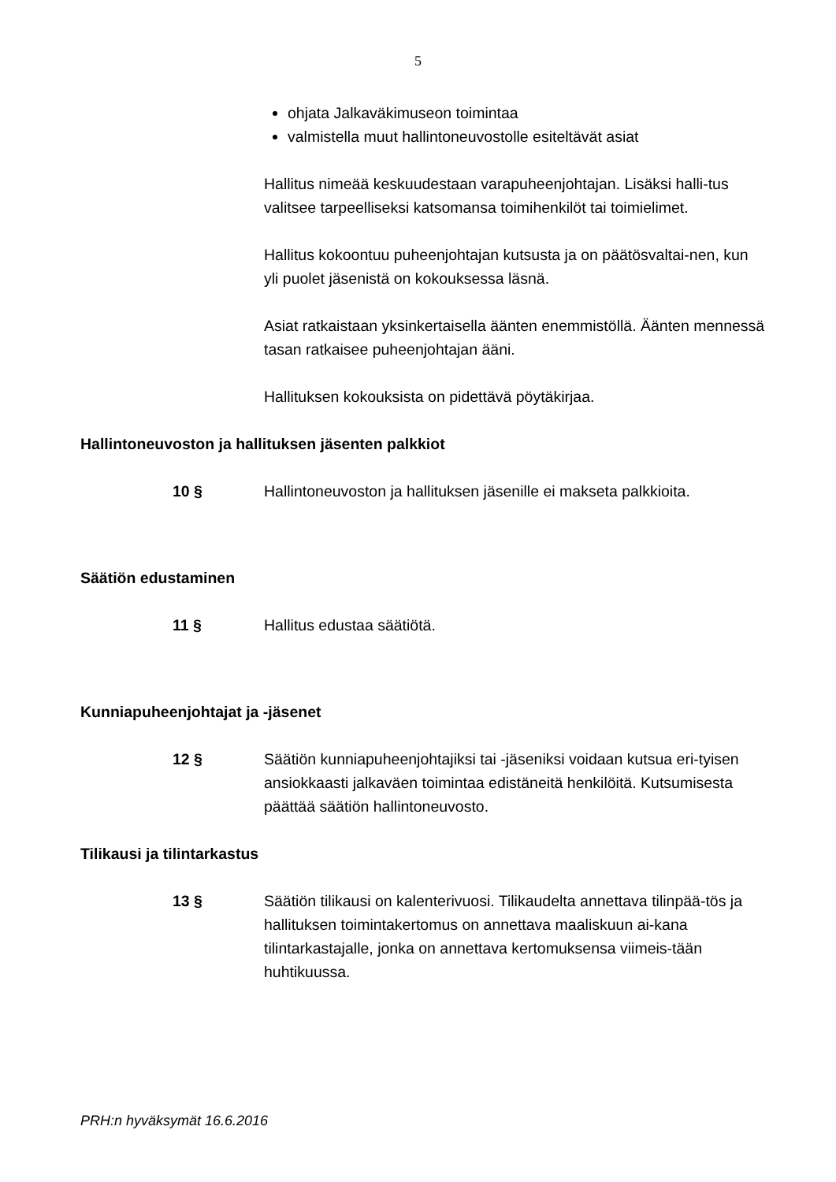5
ohjata Jalkaväkimuseon toimintaa
valmistella muut hallintoneuvostolle esiteltävät asiat
Hallitus nimeää keskuudestaan varapuheenjohtajan. Lisäksi halli-tus valitsee tarpeelliseksi katsomansa toimihenkilöt tai toimielimet.
Hallitus kokoontuu puheenjohtajan kutsusta ja on päätösvaltai-nen, kun yli puolet jäsenistä on kokouksessa läsnä.
Asiat ratkaistaan yksinkertaisella äänten enemmistöllä. Äänten mennessä tasan ratkaisee puheenjohtajan ääni.
Hallituksen kokouksista on pidettävä pöytäkirjaa.
Hallintoneuvoston ja hallituksen jäsenten palkkiot
10 § Hallintoneuvoston ja hallituksen jäsenille ei makseta palkkioita.
Säätiön edustaminen
11 § Hallitus edustaa säätiötä.
Kunniapuheenjohtajat ja -jäsenet
12 § Säätiön kunniapuheenjohtajiksi tai -jäseniksi voidaan kutsua eri-tyisen ansiokkaasti jalkaväen toimintaa edistäneitä henkilöitä. Kutsumisesta päättää säätiön hallintoneuvosto.
Tilikausi ja tilintarkastus
13 § Säätiön tilikausi on kalenterivuosi. Tilikaudelta annettava tilinpää-tös ja hallituksen toimintakertomus on annettava maaliskuun ai-kana tilintarkastajalle, jonka on annettava kertomuksensa viimeis-tään huhtikuussa.
PRH:n hyväksymät 16.6.2016